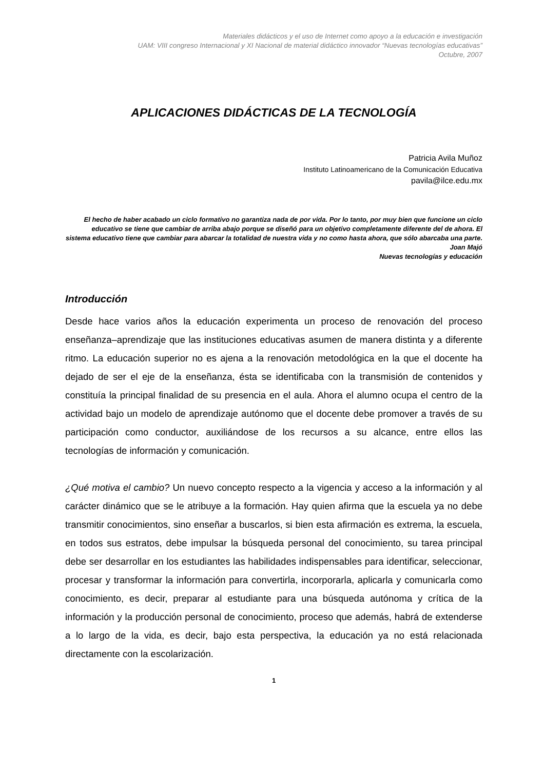Materiales didácticos y el uso de Internet como apoyo a la educación e investigación
UAM: VIII congreso Internacional y XI Nacional de material didáctico innovador “Nuevas tecnologías educativas”
Octubre, 2007
APLICACIONES DIDÁCTICAS DE LA TECNOLOGÍA
Patricia Avila Muñoz
Instituto Latinoamericano de la Comunicación Educativa
pavila@ilce.edu.mx
El hecho de haber acabado un ciclo formativo no garantiza nada de por vida. Por lo tanto, por muy bien que funcione un ciclo educativo se tiene que cambiar de arriba abajo porque se diseñó para un objetivo completamente diferente del de ahora. El sistema educativo tiene que cambiar para abarcar la totalidad de nuestra vida y no como hasta ahora, que sólo abarcaba una parte.
Joan Majó
Nuevas tecnologías y educación
Introducción
Desde hace varios años la educación experimenta un proceso de renovación del proceso enseñanza–aprendizaje que las instituciones educativas asumen de manera distinta y a diferente ritmo. La educación superior no es ajena a la renovación metodológica en la que el docente ha dejado de ser el eje de la enseñanza, ésta se identificaba con la transmisión de contenidos y constituía la principal finalidad de su presencia en el aula. Ahora el alumno ocupa el centro de la actividad bajo un modelo de aprendizaje autónomo que el docente debe promover a través de su participación como conductor, auxiliándose de los recursos a su alcance, entre ellos las tecnologías de información y comunicación.
¿Qué motiva el cambio? Un nuevo concepto respecto a la vigencia y acceso a la información y al carácter dinámico que se le atribuye a la formación. Hay quien afirma que la escuela ya no debe transmitir conocimientos, sino enseñar a buscarlos, si bien esta afirmación es extrema, la escuela, en todos sus estratos, debe impulsar la búsqueda personal del conocimiento, su tarea principal debe ser desarrollar en los estudiantes las habilidades indispensables para identificar, seleccionar, procesar y transformar la información para convertirla, incorporarla, aplicarla y comunicarla como conocimiento, es decir, preparar al estudiante para una búsqueda autónoma y crítica de la información y la producción personal de conocimiento, proceso que además, habrá de extenderse a lo largo de la vida, es decir, bajo esta perspectiva, la educación ya no está relacionada directamente con la escolarización.
1